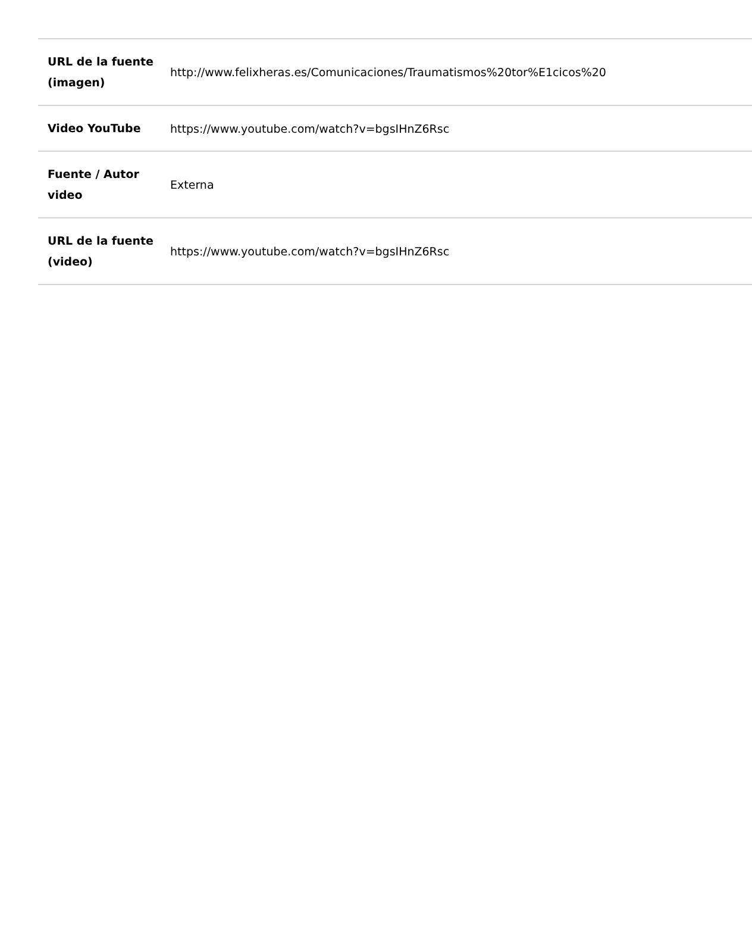| URL de la fuente (imagen) | http://www.felixheras.es/Comunicaciones/Traumatismos%20tor%E1cicos%20 |
| Video YouTube | https://www.youtube.com/watch?v=bgsIHnZ6Rsc |
| Fuente / Autor video | Externa |
| URL de la fuente (video) | https://www.youtube.com/watch?v=bgsIHnZ6Rsc |